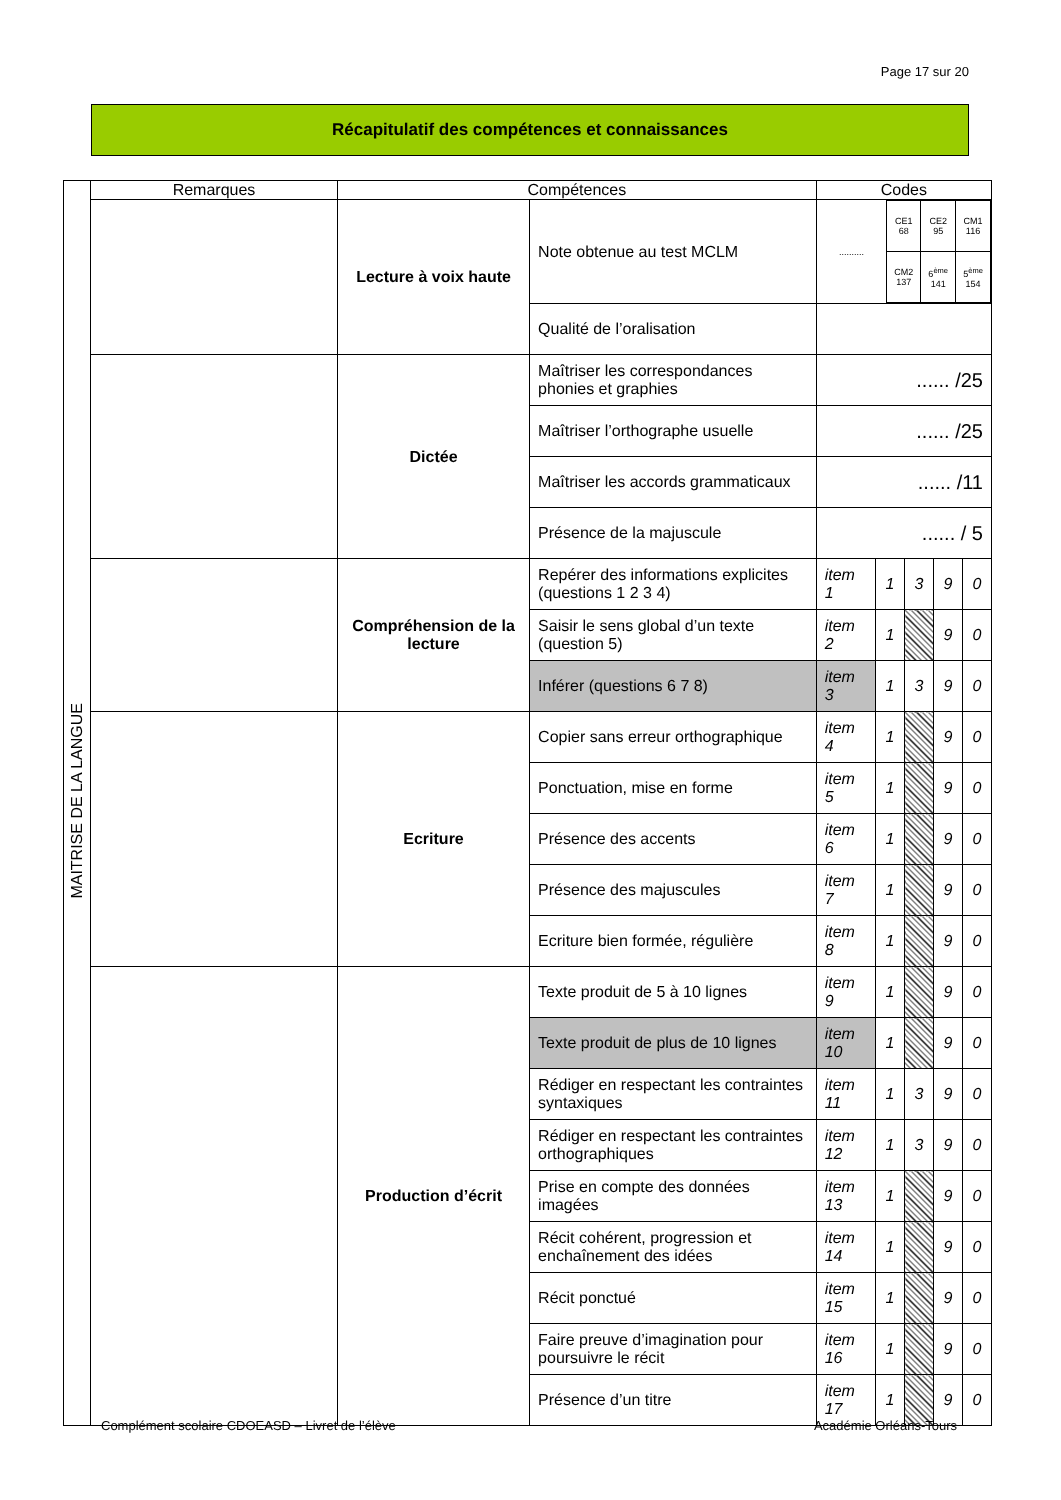Page 17 sur 20
Récapitulatif des compétences et connaissances
| MAITRISE DE LA LANGUE | Remarques | Compétences | | Codes | | | | |
| | | Lecture à voix haute | Note obtenue au test MCLM | / .......... / CE1 68 / CE2 95 / CM1 116 / / / CM2 137 / 6<sup>ème</sup> 141 / 5<sup>ème</sup> 154 / | | | | |
| | | | Qualité de l’oralisation | | | | | |
| | | Dictée | Maîtriser les correspondances phonies et graphies | ...... /25 | | | | |
| | | | Maîtriser l’orthographe usuelle | ...... /25 | | | | |
| | | | Maîtriser les accords grammaticaux | ...... /11 | | | | |
| | | | Présence de la majuscule | ...... / 5 | | | | |
| | | Compréhension de la lecture | Repérer des informations explicites (questions 1 2 3 4) | item 1 | 1 | 3 | 9 | 0 |
| | | | Saisir le sens global d’un texte (question 5) | item 2 | 1 | | 9 | 0 |
| | | | Inférer (questions 6 7 8) | item 3 | 1 | 3 | 9 | 0 |
| | | Ecriture | Copier sans erreur orthographique | item 4 | 1 | | 9 | 0 |
| | | | Ponctuation, mise en forme | item 5 | 1 | | 9 | 0 |
| | | | Présence des accents | item 6 | 1 | | 9 | 0 |
| | | | Présence des majuscules | item 7 | 1 | | 9 | 0 |
| | | | Ecriture bien formée, régulière | item 8 | 1 | | 9 | 0 |
| | | Production d’écrit | Texte produit de 5 à 10 lignes | item 9 | 1 | | 9 | 0 |
| | | | Texte produit de plus de 10 lignes | item 10 | 1 | | 9 | 0 |
| | | | Rédiger en respectant les contraintes syntaxiques | item 11 | 1 | 3 | 9 | 0 |
| | | | Rédiger en respectant les contraintes orthographiques | item 12 | 1 | 3 | 9 | 0 |
| | | | Prise en compte des données imagées | item 13 | 1 | | 9 | 0 |
| | | | Récit cohérent, progression et enchaînement des idées | item 14 | 1 | | 9 | 0 |
| | | | Récit ponctué | item 15 | 1 | | 9 | 0 |
| | | | Faire preuve d’imagination pour poursuivre le récit | item 16 | 1 | | 9 | 0 |
| | | | Présence d’un titre | item 17 | 1 | | 9 | 0 |
Complément scolaire CDOEASD – Livret de l’élève
Académie Orléans-Tours